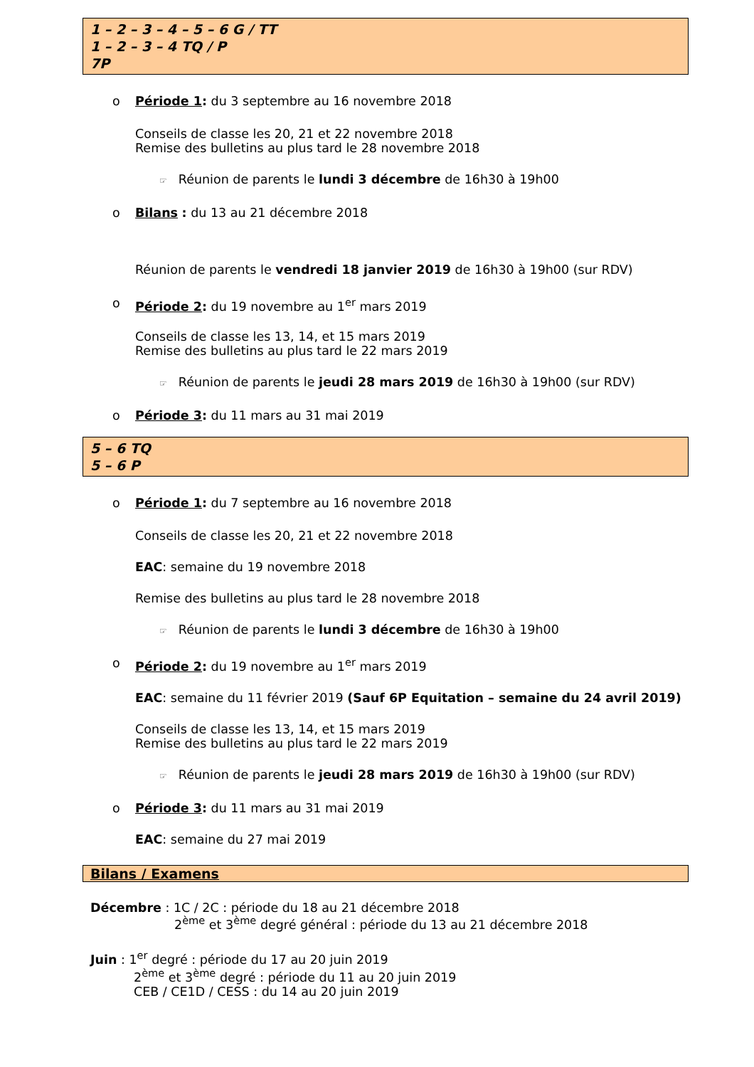1 – 2 – 3 – 4 – 5 – 6 G / TT
1 – 2 – 3 – 4 TQ / P
7P
o Période 1: du 3 septembre au 16 novembre 2018
Conseils de classe les 20, 21 et 22 novembre 2018
Remise des bulletins au plus tard le 28 novembre 2018
☞ Réunion de parents le lundi 3 décembre de 16h30 à 19h00
o Bilans : du 13 au 21 décembre 2018
Réunion de parents le vendredi 18 janvier 2019 de 16h30 à 19h00 (sur RDV)
o Période 2: du 19 novembre au 1<sup>er</sup> mars 2019
Conseils de classe les 13, 14, et 15 mars 2019
Remise des bulletins au plus tard le 22 mars 2019
☞ Réunion de parents le jeudi 28 mars 2019 de 16h30 à 19h00 (sur RDV)
o Période 3: du 11 mars au 31 mai 2019
5 – 6 TQ
5 – 6 P
o Période 1: du 7 septembre au 16 novembre 2018
Conseils de classe les 20, 21 et 22 novembre 2018
EAC: semaine du 19 novembre 2018
Remise des bulletins au plus tard le 28 novembre 2018
☞ Réunion de parents le lundi 3 décembre de 16h30 à 19h00
o Période 2: du 19 novembre au 1<sup>er</sup> mars 2019
EAC: semaine du 11 février 2019 (Sauf 6P Equitation – semaine du 24 avril 2019)
Conseils de classe les 13, 14, et 15 mars 2019
Remise des bulletins au plus tard le 22 mars 2019
☞ Réunion de parents le jeudi 28 mars 2019 de 16h30 à 19h00 (sur RDV)
o Période 3: du 11 mars au 31 mai 2019
EAC: semaine du 27 mai 2019
Bilans / Examens
Décembre : 1C / 2C : période du 18 au 21 décembre 2018
2<sup>ème</sup> et 3<sup>ème</sup> degré général : période du 13 au 21 décembre 2018
Juin : 1<sup>er</sup> degré : période du 17 au 20 juin 2019
2<sup>ème</sup> et 3<sup>ème</sup> degré : période du 11 au 20 juin 2019
CEB / CE1D / CESS : du 14 au 20 juin 2019